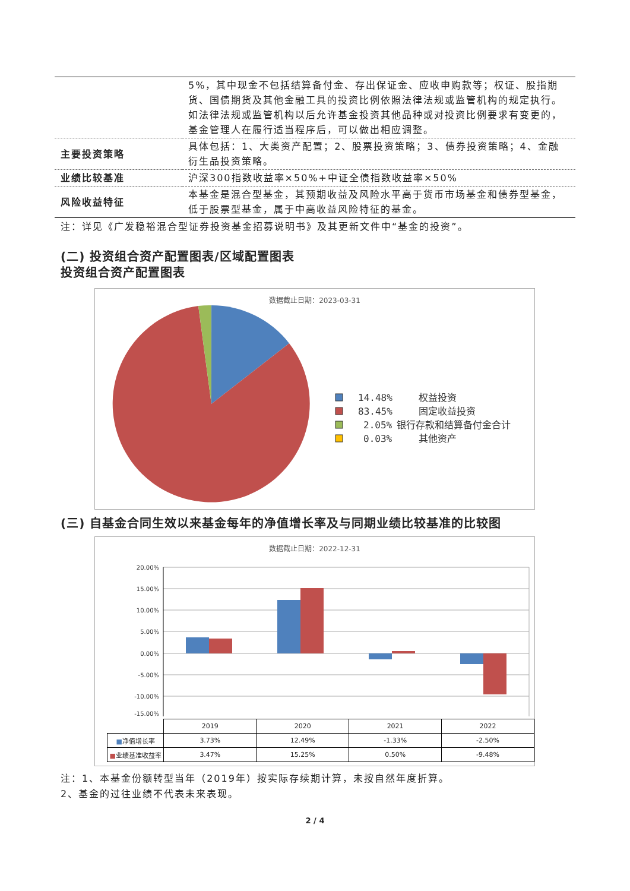| | 5%，其中现金不包括结算备付金、存出保证金、应收申购款等；权证、股指期货、国债期货及其他金融工具的投资比例依照法律法规或监管机构的规定执行。如法律法规或监管机构以后允许基金投资其他品种或对投资比例要求有变更的，基金管理人在履行适当程序后，可以做出相应调整。 |
| 主要投资策略 | 具体包括：1、大类资产配置；2、股票投资策略；3、债券投资策略；4、金融衍生品投资策略。 |
| 业绩比较基准 | 沪深300指数收益率×50%+中证全债指数收益率×50% |
| 风险收益特征 | 本基金是混合型基金，其预期收益及风险水平高于货币市场基金和债券型基金，低于股票型基金，属于中高收益风险特征的基金。 |
注：详见《广发稳裕混合型证券投资基金招募说明书》及其更新文件中“基金的投资”。
(二) 投资组合资产配置图表/区域配置图表
投资组合资产配置图表
数据截止日期：2023-03-31
14.48%
权益投资
83.45%
固定收益投资
2.05%
银行存款和结算备付金合计
0.03%
其他资产
(三) 自基金合同生效以来基金每年的净值增长率及与同期业绩比较基准的比较图
数据截止日期：2022-12-31
20.00%
15.00%
10.00%
5.00%
0.00%
-5.00%
-10.00%
-15.00%
| | 2019 | 2020 | 2021 | 2022 |
| --- | --- | --- | --- | --- |
| ■ 净值增长率 | 3.73% | 12.49% | -1.33% | -2.50% |
| ■ 业绩基准收益率 | 3.47% | 15.25% | 0.50% | -9.48% |
注：1、本基金份额转型当年（2019年）按实际存续期计算，未按自然年度折算。
2、基金的过往业绩不代表未来表现。
2 / 4